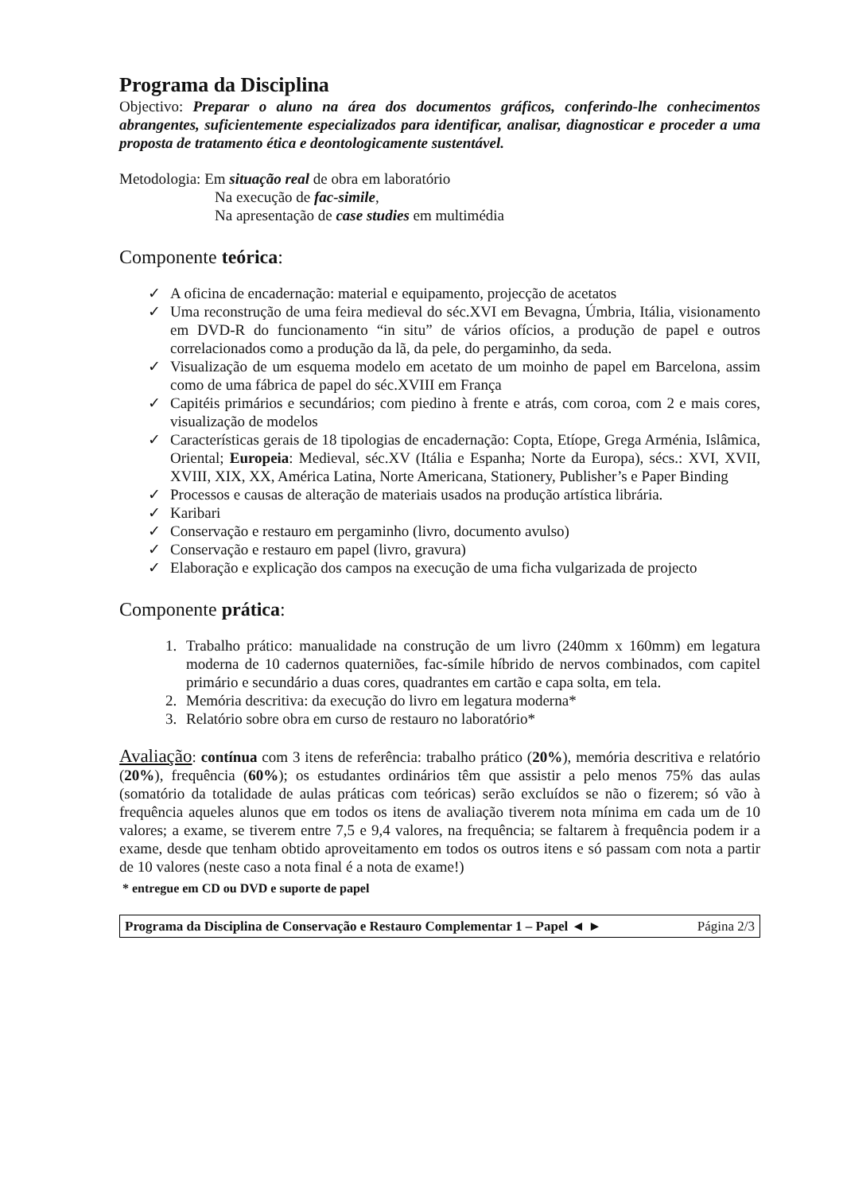Programa da Disciplina
Objectivo: Preparar o aluno na área dos documentos gráficos, conferindo-lhe conhecimentos abrangentes, suficientemente especializados para identificar, analisar, diagnosticar e proceder a uma proposta de tratamento ética e deontologicamente sustentável.
Metodologia: Em situação real de obra em laboratório
Na execução de fac-simile,
Na apresentação de case studies em multimédia
Componente teórica:
✓ A oficina de encadernação: material e equipamento, projecção de acetatos
✓ Uma reconstrução de uma feira medieval do séc.XVI em Bevagna, Úmbria, Itália, visionamento em DVD-R do funcionamento “in situ” de vários ofícios, a produção de papel e outros correlacionados como a produção da lã, da pele, do pergaminho, da seda.
✓ Visualização de um esquema modelo em acetato de um moinho de papel em Barcelona, assim como de uma fábrica de papel do séc.XVIII em França
✓ Capitéis primários e secundários; com piedino à frente e atrás, com coroa, com 2 e mais cores, visualização de modelos
✓ Características gerais de 18 tipologias de encadernação: Copta, Etíope, Grega Arménia, Islâmica, Oriental; Europeia: Medieval, séc.XV (Itália e Espanha; Norte da Europa), sécs.: XVI, XVII, XVIII, XIX, XX, América Latina, Norte Americana, Stationery, Publisher’s e Paper Binding
✓ Processos e causas de alteração de materiais usados na produção artística librária.
✓ Karibari
✓ Conservação e restauro em pergaminho (livro, documento avulso)
✓ Conservação e restauro em papel (livro, gravura)
✓ Elaboração e explicação dos campos na execução de uma ficha vulgarizada de projecto
Componente prática:
1. Trabalho prático: manualidade na construção de um livro (240mm x 160mm) em legatura moderna de 10 cadernos quaterniões, fac-símile híbrido de nervos combinados, com capitel primário e secundário a duas cores, quadrantes em cartão e capa solta, em tela.
2. Memória descritiva: da execução do livro em legatura moderna*
3. Relatório sobre obra em curso de restauro no laboratório*
Avaliação: contínua com 3 itens de referência: trabalho prático (20%), memória descritiva e relatório (20%), frequência (60%); os estudantes ordinários têm que assistir a pelo menos 75% das aulas (somatório da totalidade de aulas práticas com teóricas) serão excluídos se não o fizerem; só vão à frequência aqueles alunos que em todos os itens de avaliação tiverem nota mínima em cada um de 10 valores; a exame, se tiverem entre 7,5 e 9,4 valores, na frequência; se faltarem à frequência podem ir a exame, desde que tenham obtido aproveitamento em todos os outros itens e só passam com nota a partir de 10 valores (neste caso a nota final é a nota de exame!)
* entregue em CD ou DVD e suporte de papel
Programa da Disciplina de Conservação e Restauro Complementar 1 – Papel ◄ ► Página 2/3